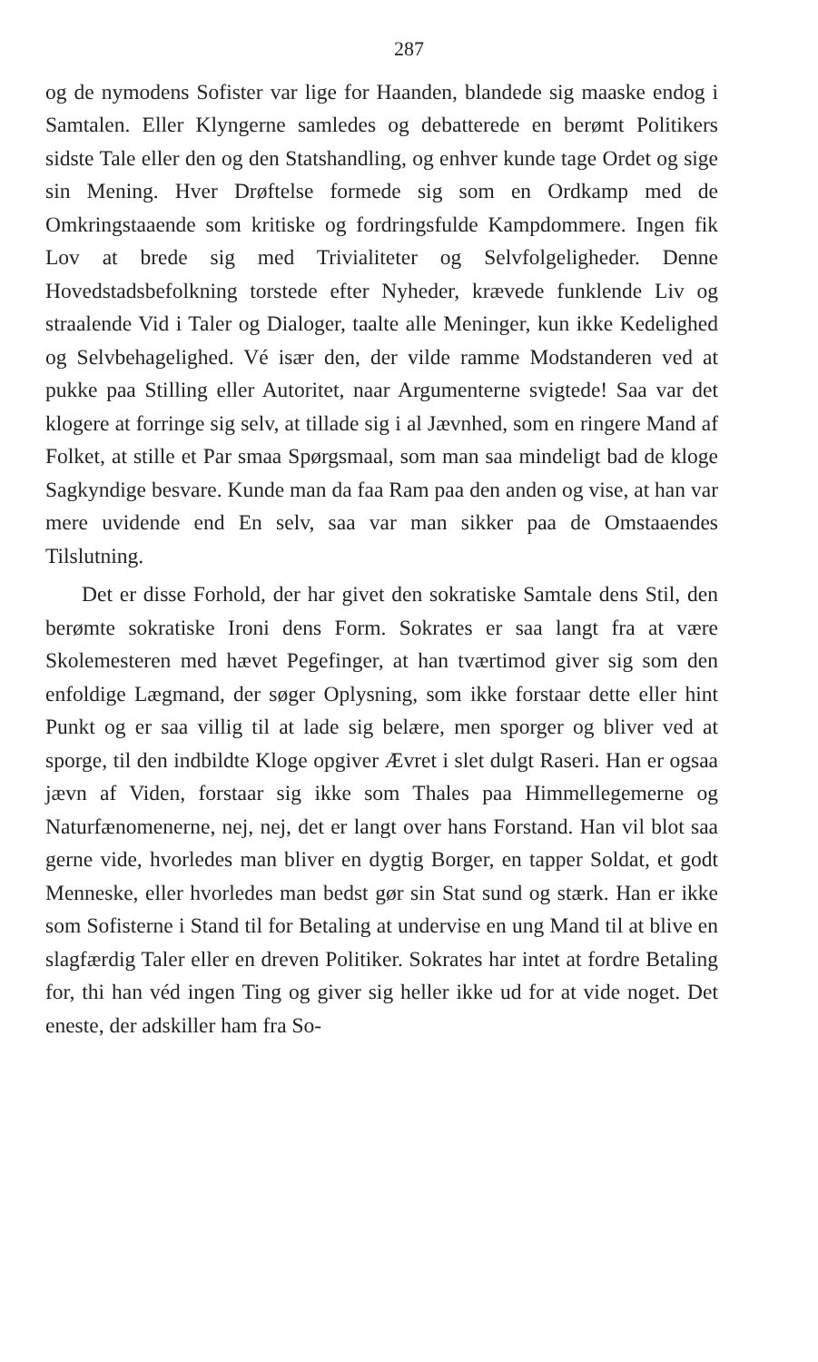287
og de nymodens Sofister var lige for Haanden, blandede sig maaske endog i Samtalen. Eller Klyngerne samledes og debatterede en berømt Politikers sidste Tale eller den og den Statshandling, og enhver kunde tage Ordet og sige sin Mening. Hver Drøftelse formede sig som en Ordkamp med de Omkringstaaende som kritiske og fordringsfulde Kampdommere. Ingen fik Lov at brede sig med Trivialiteter og Selvfolgeligheder. Denne Hovedstadsbefolkning torstede efter Nyheder, krævede funklende Liv og straalende Vid i Taler og Dialoger, taalte alle Meninger, kun ikke Kedelighed og Selvbehagelighed. Vé især den, der vilde ramme Modstanderen ved at pukke paa Stilling eller Autoritet, naar Argumenterne svigtede! Saa var det klogere at forringe sig selv, at tillade sig i al Jævnhed, som en ringere Mand af Folket, at stille et Par smaa Spørgsmaal, som man saa mindeligt bad de kloge Sagkyndige besvare. Kunde man da faa Ram paa den anden og vise, at han var mere uvidende end En selv, saa var man sikker paa de Omstaaendes Tilslutning.
Det er disse Forhold, der har givet den sokratiske Samtale dens Stil, den berømte sokratiske Ironi dens Form. Sokrates er saa langt fra at være Skolemesteren med hævet Pegefinger, at han tværtimod giver sig som den enfoldige Lægmand, der søger Oplysning, som ikke forstaar dette eller hint Punkt og er saa villig til at lade sig belære, men sporger og bliver ved at sporge, til den indbildte Kloge opgiver Ævret i slet dulgt Raseri. Han er ogsaa jævn af Viden, forstaar sig ikke som Thales paa Himmellegemerne og Naturfænomenerne, nej, nej, det er langt over hans Forstand. Han vil blot saa gerne vide, hvorledes man bliver en dygtig Borger, en tapper Soldat, et godt Menneske, eller hvorledes man bedst gør sin Stat sund og stærk. Han er ikke som Sofisterne i Stand til for Betaling at undervise en ung Mand til at blive en slagfærdig Taler eller en dreven Politiker. Sokrates har intet at fordre Betaling for, thi han véd ingen Ting og giver sig heller ikke ud for at vide noget. Det eneste, der adskiller ham fra So-